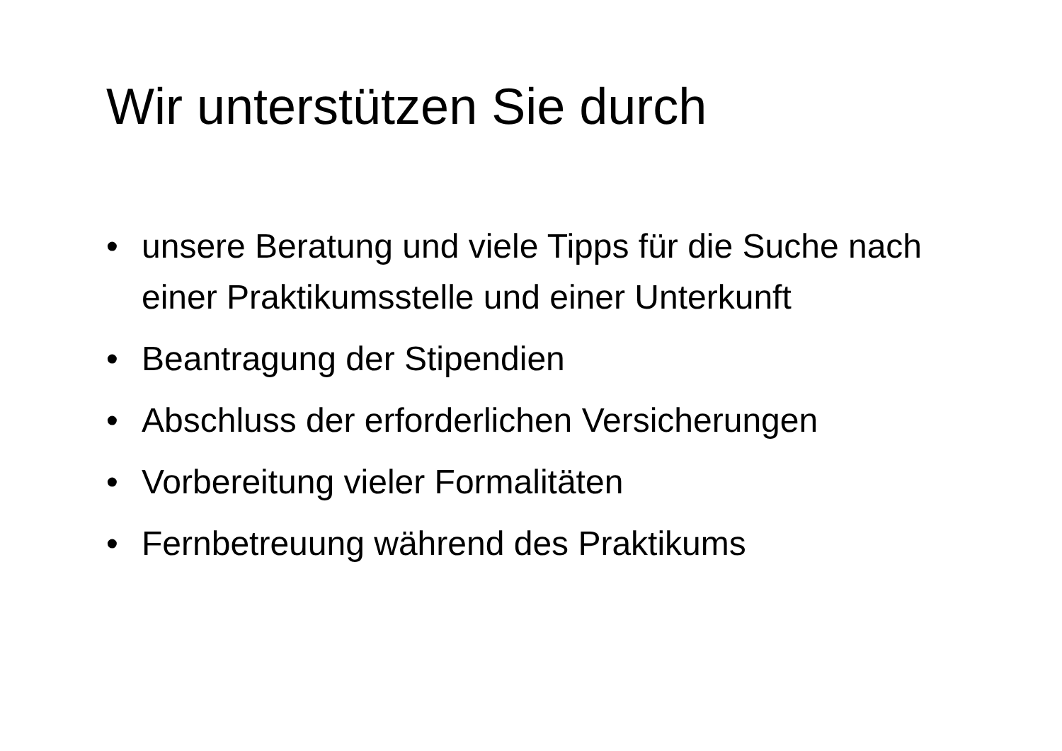Wir unterstützen Sie durch
• unsere Beratung und viele Tipps für die Suche nach einer Praktikumsstelle und einer Unterkunft
• Beantragung der Stipendien
• Abschluss der erforderlichen Versicherungen
• Vorbereitung vieler Formalitäten
• Fernbetreuung während des Praktikums